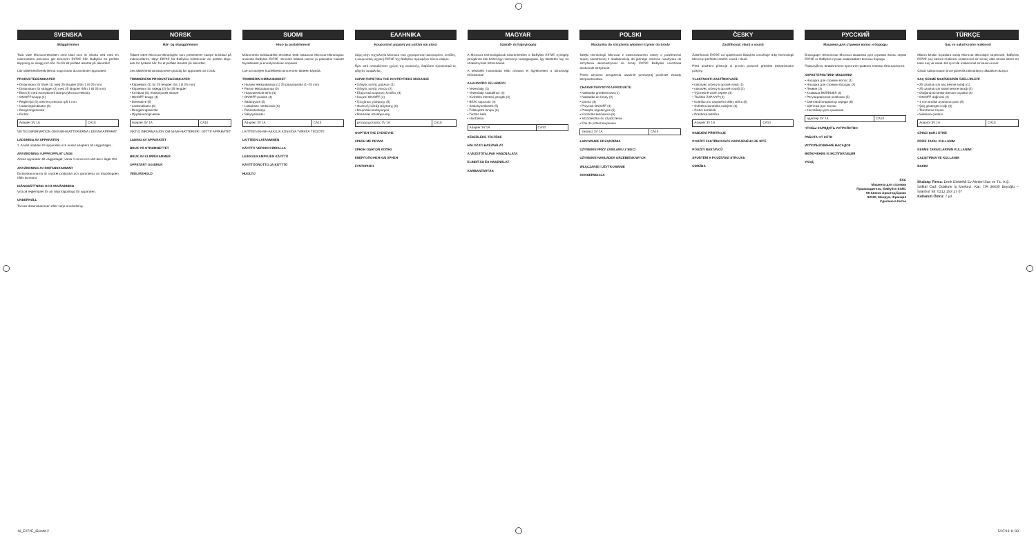SVENSKA
Skäggtrimmer
Tack vare Microcut-tekniken med blad som är vässta ned med en mikrometers precision ger trimmern E972E från BaByliss en perfekt klippning av skägg och hår. Du får ett perfekt resultat på rekordtid!
Läs säkerhetsföreskrifterna noga innan du använder apparaten.
PRODUKTEGENSKAPER
• Distanskam för håret (1) med 25 längder (från 1 till 25 mm)
• Distanskam för skägget (2) med 25 längder (från 1 till 25 mm)
• Blad (3) med exceptionell skärpa (Microcut-teknik)
• ON/OFF-knapp (4)
• Reglerhjul (5) med en precision på 1 mm
• Laddningsindikator (6)
• Rengöringsborste
• Fodral
| Adapter 3V 1A | CA10 |
VIKTIG INFORMATION OM NIMH-BATTERIERNA I DENNA APPARAT
LADDNING AV APPARATEN
1. Anslut sladden till apparaten och anslut adaptern till vägguttaget...
ANVÄNDNING I UPPKOPPLAT LÄGE
Anslut apparaten till vägguttaget, vänta 1 minut och sätt den i läget ON.
ANVÄNDNING AV DISTANSKAMMAR
Distanskammarna är mycket praktiska och garanterar att klipplängden hålls konstant.
IGÅNGSÄTTNING OCH ANVÄNDNING
Vrid på reglerhjulet för att välja klipplängd för apparaten.
UNDERHÅLL
Ta loss distanskammen efter varje användning.
NORSK
Hår- og skjeggtrimmer
Takket være Microcut-teknologien som presenterer skarpe knivblad på mikrometeren, tilbyr E972E fra BaByliss hårtrimmer en perfekt klipp, selv for tykkere hår, for et perfekt resultat på rekordtid.
Les sikkerhetsinstruksjonene grundig før apparatet tas i bruk.
TRIMMERENS PRODUKTEGENSKAPER
• Klippekam (1) for 25 lengder (fra 1 til 25 mm)
• Klippekam for skjegg (2) for 25 lengder
• Knivblad (3), eksepsjonelt skarpe
• ON/OFF-knapp (4)
• Dreieskive (5)
• Ladeindikator (6)
• Rengjøringsbørste
• Oppbevaringsveske
| Adapter 3V 1A | CA10 |
VIKTIG INFORMASJON OM NI-MH-BATTERIER I DETTE APPARATET
LADING AV APPARATET
BRUK PÅ STRØMNETTET
BRUK AV KLIPPEKAMMER
OPPSTART OG BRUK
VEDLIKEHOLD
SUOMI
Hius- ja partatrimmeri
Mikrometrin tarkkuudella teroitetut terät takaavan Microcut-teknologian ansiosta BaByliss E972E -trimmeri leikkaa parran ja paksutkin hiukset täydellisesti ja ennätysmäisen nopeasti.
Lue turvaohjeet huolellisesti aina ennen laitteen käyttöä.
TRIMMERIN OMINAISUUDET
• Hiusten leikkuukampa (1) 25 pituustasolla (1–25 mm)
• Parran leikkuukampa (2)
• Huipputerävät terät (3)
• ON/OFF-painike (4)
• Säätöpyörä (5)
• Latauksen merkkivalo (6)
• Puhdistusharja
• Säilytyslaukku
| Adapteri 3V 1A | CA10 |
LAITTEEN NI-MH-AKKUJA KOSKEVA TÄRKEÄ TIEDOTE
LAITTEEN LATAAMINEN
KÄYTTÖ VERKKOVIRRALLA
LEIKKUUKAMPOJEN KÄYTTÖ
KÄYTTÖÖNOTTO JA KÄYTTÖ
HUOLTO
ΕΛΛΗΝΙΚΑ
Κουρευτική μηχανή για μαλλιά και γένια
Χάρη στην τεχνολογία Microcut που χρησιμοποιεί ακονισμένες λεπίδες, η κουρευτική μηχανή E972E της BaByliss προσφέρει τέλειο κόψιμο.
Πριν από οποιαδήποτε χρήση της συσκευής, διαβάστε προσεκτικά τις οδηγίες ασφαλείας.
ΧΑΡΑΚΤΗΡΙΣΤΙΚΑ ΤΗΣ ΚΟΥΡΕΥΤΙΚΗΣ ΜΗΧΑΝΗΣ
• Οδηγός κοπής μαλλιών (1)
• Οδηγός κοπής γενιών (2)
• Εξαιρετικά κοφτερές λεπίδες (3)
• Κουμπί ON/OFF (4)
• Τροχίσκος ρύθμισης (5)
• Φωτεινή ένδειξη φόρτισης (6)
• Βουρτσάκι καθαρισμού
• Βαλιτσάκι αποθήκευσης
| μετασχηματιστής 3V 1A | CA10 |
ΦΟΡΤΙΣΗ ΤΗΣ ΣΥΣΚΕΥΗΣ
ΧΡΗΣΗ ΜΕ ΡΕΥΜΑ
ΧΡΗΣΗ ΟΔΗΓΩΝ ΚΟΠΗΣ
ΕΝΕΡΓΟΠΟΙΗΣΗ ΚΑΙ ΧΡΗΣΗ
ΣΥΝΤΗΡΗΣΗ
MAGYAR
Szakáll- és hajnyírógép
A Microcut technológiának köszönhetően a BaByliss E972E nyírógép pengéinek élei közel egy mikronnyi vastagságúak, így tökéletes haj- és szakállnyírást biztosítanak.
A készülék használata előtt olvassa el figyelmesen a biztonsági előírásokat!
A HAJNYÍRÓ JELLEMZŐI
• Vezetőtalp (1)
• Vezetőtalp szakállhoz (2)
• Kivételes élezésű pengék (3)
• BE/KI kapcsoló (4)
• Szabályozókerék (5)
• Töltésjelző lámpa (6)
• Tisztító kefe
• Hordtáska
| Adapter 3V 1A | CA10 |
KÉSZÜLÉKE TÖLTÉSE
HÁLÓZATI HASZNÁLAT
A VEZETŐTALPAK HASZNÁLATA
ELINDÍTÁS ÉS HASZNÁLAT
KARBANTARTÁS
POLSKI
Maszynka do strzyżenia włosów i trymer do brody
Dzięki technologii Microcut z zastosowaniem ostrzy o powierzchni tnącej naostrzonej z dokładnością do jednego mikrona maszynka do strzyżenia włosów/trymer do brody E972E BaByliss umożliwia doskonałe strzyżenie.
Przed użyciem urządzenia uważnie przeczytaj poniższe zasady bezpieczeństwa.
CHARAKTERYSTYKA PRODUKTU
• Nakładka grzebieniowa (1)
• Nakładka do brody (2)
• Ostrza (3)
• Przycisk ON/OFF (4)
• Pokrętło regulacyjne (5)
• Kontrolka ładowania (6)
• Szczoteczka do czyszczenia
• Etui do przechowywania
| zasilacz 3V 1A | CA10 |
ŁADOWANIE URZĄDZENIA
UŻYWANIE PRZY ZASILANIU Z SIECI
UŻYWANIE NAKŁADEK GRZEBIENIOWYCH
WŁĄCZANIE I UŻYTKOWANIE
KONSERWACJA
ČESKY
Zastřihovač vlasů a vousů
Zastřihovač E972E od společnosti Babyliss umožňuje díky technologii Microcut perfektní sestřih vousů i vlasů.
Před použitím přístroje si prosím pozorně přečtěte bezpečnostní pokyny.
VLASTNOSTI ZASTŘIHOVAČE
• nástavec určený k úpravě vlasů (1)
• nástavec určený k úpravě vousů (2)
• Výjimečně ostré čepele (3)
• Tlačítko ZAP/VYP (4)
• Kolečko pro nastavení délky střihu (5)
• Světelná kontrolka nabíjení (6)
• Čisticí kartáček
• Praktická taštička
| Adaptér 3V 1A | CA10 |
NABÍJENÍ PŘÍSTROJE
POUŽITÍ ZASTŘIHOVAČE NAPÁJENÉHO ZE SÍTĚ
POUŽITÍ NÁSTAVCŮ
SPUŠTĚNÍ A POUŽÍVÁNÍ STROJKU
ÚDRŽBA
РУССКИЙ
Машинка для стрижки волос и бороды
Благодаря технологии Microcut машинка для стрижки волос серии E972E от BaByliss лучше захватывает волосы бороды.
Пожалуйста, внимательно прочтите правила техники безопасности.
ХАРАКТЕРИСТИКИ МАШИНКИ
• Насадка для стрижки волос (1)
• Насадка для стрижки бороды (2)
• Лезвия (3)
• Клавиша ВКЛ/ВЫКЛ (4)
• Регулировочное колёсико (5)
• Световой индикатор заряда (6)
• Щеточка для чистки
• Контейнер для хранения
| адаптер 3V 1A | CA10 |
ЧТОБЫ ЗАРЯДИТЬ УСТРОЙСТВО
РАБОТА ОТ СЕТИ
ИСПОЛЬЗОВАНИЕ НАСАДОК
ВКЛЮЧЕНИЕ И ЭКСПЛУАТАЦИЯ
УХОД
EAC
Машинка для стрижки
Производитель: BaByliss SARL
99 Авеню Аристид Бриан
92120, Монруж, Франция
Сделано в Китае
TÜRKÇE
Saç ve sakal kesme makinesi
Mikron keskin bıçaklara sahip Microcut teknolojisi sayesinde, BaByliss E972E saç kesme makinesi mükemmel bir sonuç elde etmek üzere en kalın saç ve sakalı teli için bile mükemmel bir kesim sunar.
Cihazı kullanmadan önce güvenlik talimatlarını dikkatlice okuyun.
SAÇ KESME MAKİNESİNİN ÖZELLİKLERİ
• 25 uzunluk için saç kesme tarağı (1)
• 25 uzunluk için sakal kesme tarağı (2)
• Olağanüstü keskin kenarlı bıçaklar (3)
• ON/OFF düğmesi (4)
• 1 mm aralıklı ayarlama çarkı (5)
• Şarj göstergesi ışığı (6)
• Temizleme fırçası
• Saklama çantası
| Adaptör 3V 1A | CA10 |
CİHAZI ŞARJ ETME
PRİZE TAKILI KULLANIM
KESME TARAKLARININ KULLANIMI
ÇALIŞTIRMA VE KULLANIM
BAKIM
İthalatçı Firma: Ertek Elektrikli Ev Aletleri San ve Tic. A.Ş.
İstiklal Cad. Odakule İş Merkezi. Kat: 7/A 34430 Beyoğlu – İstanbul Tel: 0212 293 17 07
Kullanım Ömrü: 7 yıl
18_E972E_IB.indd 2 5/07/18 11:33